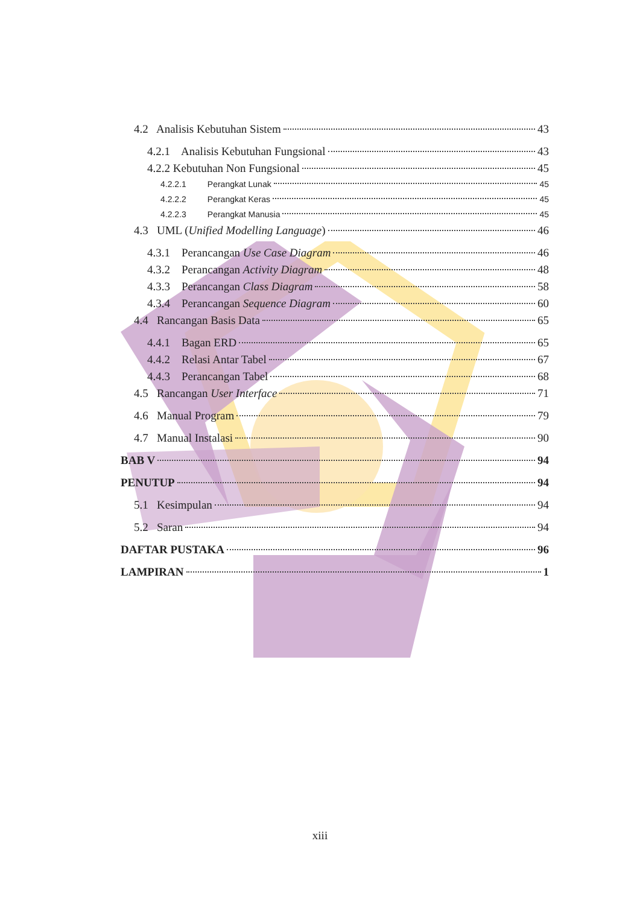4.2 Analisis Kebutuhan Sistem 43
4.2.1 Analisis Kebutuhan Fungsional 43
4.2.2 Kebutuhan Non Fungsional 45
4.2.2.1 Perangkat Lunak 45
4.2.2.2 Perangkat Keras 45
4.2.2.3 Perangkat Manusia 45
4.3 UML (Unified Modelling Language) 46
4.3.1 Perancangan Use Case Diagram 46
4.3.2 Perancangan Activity Diagram 48
4.3.3 Perancangan Class Diagram 58
4.3.4 Perancangan Sequence Diagram 60
4.4 Rancangan Basis Data 65
4.4.1 Bagan ERD 65
4.4.2 Relasi Antar Tabel 67
4.4.3 Perancangan Tabel 68
4.5 Rancangan User Interface 71
4.6 Manual Program 79
4.7 Manual Instalasi 90
BAB V 94
PENUTUP 94
5.1 Kesimpulan 94
5.2 Saran 94
DAFTAR PUSTAKA 96
LAMPIRAN 1
xiii